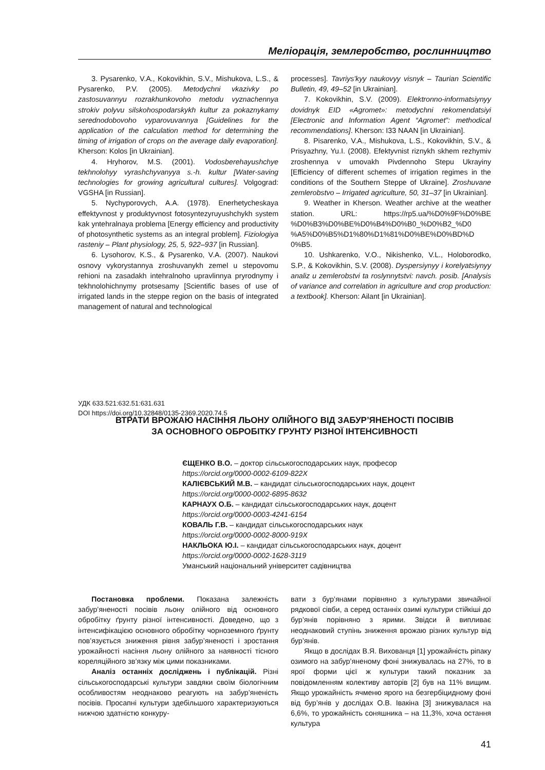Меліорація, землеробство, рослинництво
3. Pysarenko, V.A., Kokovikhin, S.V., Mishukova, L.S., & Pysarenko, P.V. (2005). Metodychni vkazivky po zastosuvannyu rozrakhunkovoho metodu vyznachennya strokiv polyvu silskohospodarskykh kultur za pokaznykamy serednodobovoho vyparovuvannya [Guidelines for the application of the calculation method for determining the timing of irrigation of crops on the average daily evaporation]. Kherson: Kolos [in Ukrainian].
4. Hryhorov, M.S. (2001). Vodosberehayushchye tekhnolohyy vyrashchyvanyya s.-h. kultur [Water-saving technologies for growing agricultural cultures]. Volgograd: VGSHA [in Russian].
5. Nychyporovych, A.A. (1978). Enerhetycheskaya effektyvnost y produktyvnost fotosyntezyruyushchykh system kak yntehralnaya problema [Energy efficiency and productivity of photosynthetic systems as an integral problem]. Fiziologiya rasteniy – Plant physiology, 25, 5, 922–937 [in Russian].
6. Lysohorov, K.S., & Pysarenko, V.A. (2007). Naukovi osnovy vykorystannya zroshuvanykh zemel u stepovomu rehioni na zasadakh intehralnoho upravlinnya pryrodnymy i tekhnolohichnymy protsesamy [Scientific bases of use of irrigated lands in the steppe region on the basis of integrated management of natural and technological
processes]. Tavriys'kyy naukovyy visnyk – Taurian Scientific Bulletin, 49, 49–52 [in Ukrainian].
7. Kokovikhin, S.V. (2009). Elektronno-informatsiynyy dovidnyk EID «Agromet»: metodychni rekomendatsiyi [Electronic and Information Agent “Agromet”: methodical recommendations]. Kherson: I33 NAAN [in Ukrainian].
8. Pisarenko, V.A., Mishukova, L.S., Kokovikhin, S.V., & Prisyazhny, Yu.I. (2008). Efektyvnist riznykh skhem rezhymiv zroshennya v umovakh Pivdennoho Stepu Ukrayiny [Efficiency of different schemes of irrigation regimes in the conditions of the Southern Steppe of Ukraine]. Zroshuvane zemlerobstvo – Irrigated agriculture, 50, 31–37 [in Ukrainian].
9. Weather in Kherson. Weather archive at the weather station. URL: https://rp5.ua/%D0%9F%D0%BE %D0%B3%D0%BE%D0%B4%D0%B0_%D0%B2_%D0 %A5%D0%B5%D1%80%D1%81%D0%BE%D0%BD%D 0%B5.
10. Ushkarenko, V.O., Nikishenko, V.L., Holoborodko, S.P., & Kokovikhin, S.V. (2008). Dyspersiynyy i korelyatsiynyy analiz u zemlerobstvi ta roslynnytstvi: navch. posib. [Analysis of variance and correlation in agriculture and crop production: a textbook]. Kherson: Ailant [in Ukrainian].
УДК 633.521:632.51:631.631
DOI https://doi.org/10.32848/0135-2369.2020.74.5
ВТРАТИ ВРОЖАЮ НАСІННЯ ЛЬОНУ ОЛІЙНОГО ВІД ЗАБУР’ЯНЕНОСТІ ПОСІВІВ
ЗА ОСНОВНОГО ОБРОБІТКУ ГРУНТУ РІЗНОЇ ІНТЕНСИВНОСТІ
ЄЩЕНКО В.О. – доктор сільськогосподарських наук, професор
https://orcid.org/0000-0002-6109-822X
КАЛІЄВСЬКИЙ М.В. – кандидат сільськогосподарських наук, доцент
https://orcid.org/0000-0002-6895-8632
КАРНАУХ О.Б. – кандидат сільськогосподарських наук, доцент
https://orcid.org/0000-0003-4241-6154
КОВАЛЬ Г.В. – кандидат сільськогосподарських наук
https://orcid.org/0000-0002-8000-919X
НАКЛЬОКА Ю.І. – кандидат сільськогосподарських наук, доцент
https://orcid.org/0000-0002-1628-3119
Уманський національний університет садівництва
Постановка проблеми. Показана залежність забур’яненості посівів льону олійного від основного обробітку ґрунту різної інтенсивності. Доведено, що з інтенсифікацією основного обробітку чорноземного ґрунту пов’язується зниження рівня забур’яненості і зростання урожайності насіння льону олійного за наявності тісного кореляційного зв’язку між цими показниками.
Аналіз останніх досліджень і публікацій. Різні сільськогосподарські культури завдяки своїм біологічним особливостям неоднаково реагують на забур’яненість посівів. Просапні культури здебільшого характеризуються нижчою здатністю конкуру-
вати з бур’янами порівняно з культурами звичайної рядкової сівби, а серед останніх озимі культури стійкіші до бур’янів порівняно з ярими. Звідси й випливає неоднаковий ступінь зниження врожаю різних культур від бур’янів.
Якщо в дослідах В.Я. Вихованця [1] урожайність ріпаку озимого на забур’яненому фоні знижувалась на 27%, то в ярої форми цієї ж культури такий показник за повідомленням колективу авторів [2] був на 11% вищим. Якщо урожайність ячменю ярого на безгербіцидному фоні від бур’янів у дослідах О.В. Івакіна [3] знижувалася на 6,6%, то урожайність соняшника – на 11,3%, хоча остання культура
41